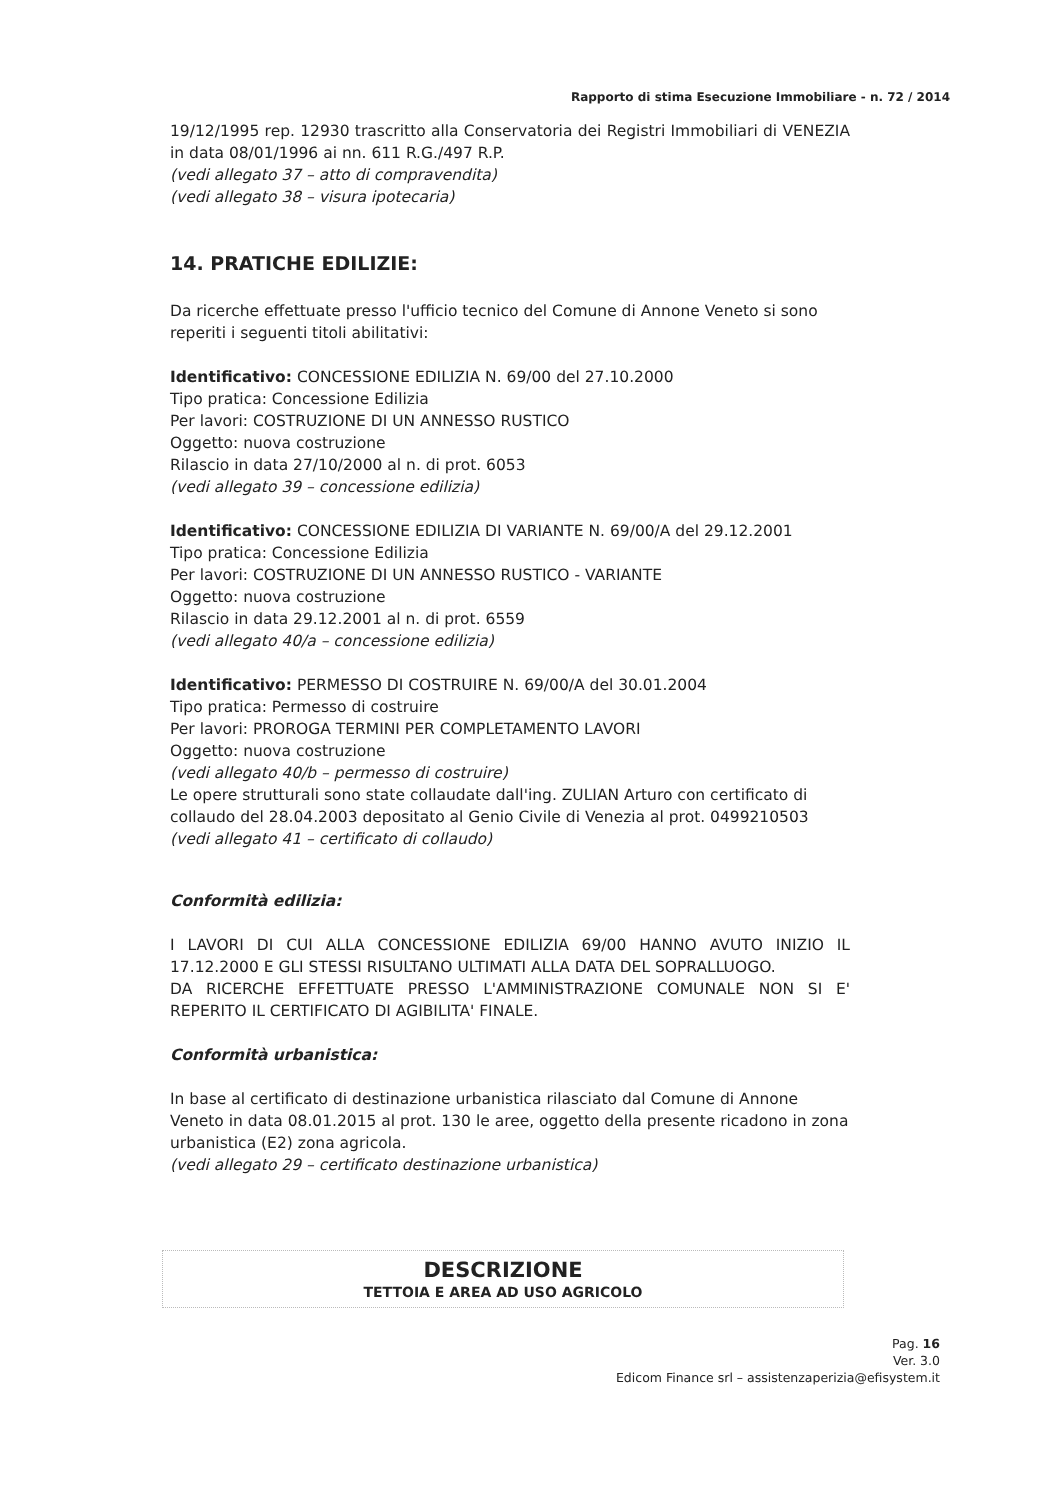Rapporto di stima Esecuzione Immobiliare - n. 72 / 2014
19/12/1995 rep. 12930 trascritto alla Conservatoria dei Registri Immobiliari di VENEZIA in data 08/01/1996 ai nn. 611 R.G./497 R.P.
(vedi allegato 37 – atto di compravendita)
(vedi allegato 38 – visura ipotecaria)
14. PRATICHE EDILIZIE:
Da ricerche effettuate presso l'ufficio tecnico del Comune di Annone Veneto si sono reperiti i seguenti titoli abilitativi:
Identificativo: CONCESSIONE EDILIZIA N. 69/00 del 27.10.2000
Tipo pratica: Concessione Edilizia
Per lavori: COSTRUZIONE DI UN ANNESSO RUSTICO
Oggetto: nuova costruzione
Rilascio in data 27/10/2000 al n. di prot. 6053
(vedi allegato 39 – concessione edilizia)
Identificativo: CONCESSIONE EDILIZIA DI VARIANTE N. 69/00/A del 29.12.2001
Tipo pratica: Concessione Edilizia
Per lavori: COSTRUZIONE DI UN ANNESSO RUSTICO - VARIANTE
Oggetto: nuova costruzione
Rilascio in data 29.12.2001 al n. di prot. 6559
(vedi allegato 40/a – concessione edilizia)
Identificativo: PERMESSO DI COSTRUIRE N. 69/00/A del 30.01.2004
Tipo pratica: Permesso di costruire
Per lavori: PROROGA TERMINI PER COMPLETAMENTO LAVORI
Oggetto: nuova costruzione
(vedi allegato 40/b – permesso di costruire)
Le opere strutturali sono state collaudate dall'ing. ZULIAN Arturo con certificato di collaudo del 28.04.2003 depositato al Genio Civile di Venezia al prot. 0499210503
(vedi allegato 41 – certificato di collaudo)
Conformità edilizia:
I LAVORI DI CUI ALLA CONCESSIONE EDILIZIA 69/00 HANNO AVUTO INIZIO IL 17.12.2000 E GLI STESSI RISULTANO ULTIMATI ALLA DATA DEL SOPRALLUOGO.
DA RICERCHE EFFETTUATE PRESSO L'AMMINISTRAZIONE COMUNALE NON SI E' REPERITO IL CERTIFICATO DI AGIBILITA' FINALE.
Conformità urbanistica:
In base al certificato di destinazione urbanistica rilasciato dal Comune di Annone Veneto in data 08.01.2015 al prot. 130 le aree, oggetto della presente ricadono in zona urbanistica (E2) zona agricola.
(vedi allegato 29 – certificato destinazione urbanistica)
DESCRIZIONE
TETTOIA E AREA AD USO AGRICOLO
Pag. 16
Ver. 3.0
Edicom Finance srl – assistenzaperizia@efisystem.it